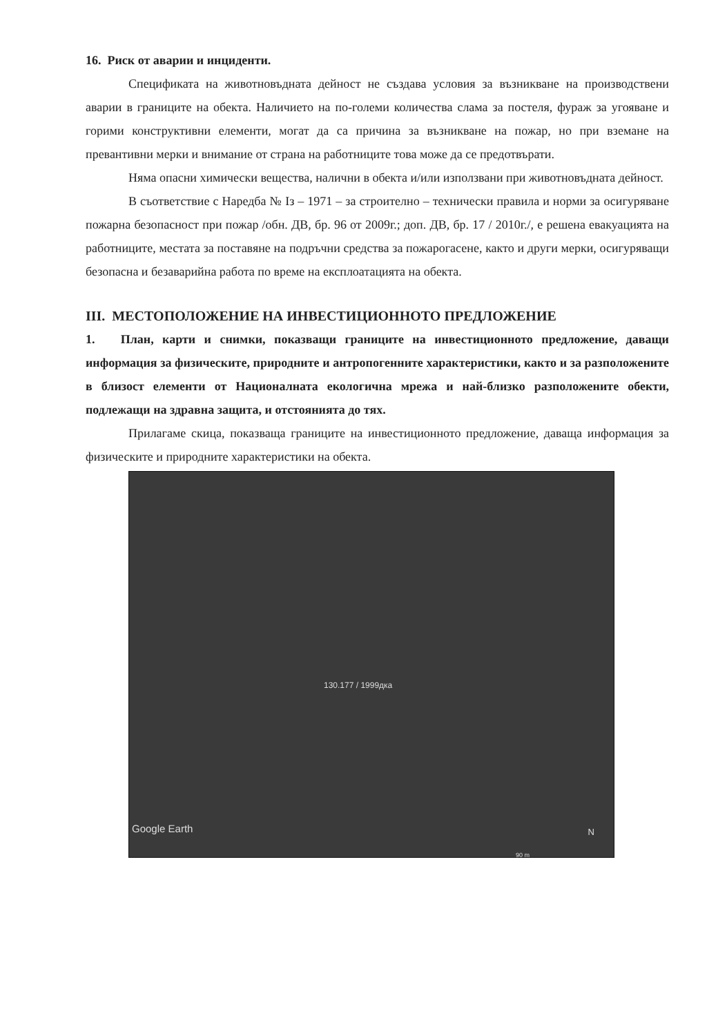16. Риск от аварии и инциденти.
Спецификата на животновъдната дейност не създава условия за възникване на производствени аварии в границите на обекта. Наличието на по-големи количества слама за постеля, фураж за угояване и горими конструктивни елементи, могат да са причина за възникване на пожар, но при вземане на превантивни мерки и внимание от страна на работниците това може да се предотвърати.
Няма опасни химически вещества, налични в обекта и/или използвани при животновъдната дейност.
В съответствие с Наредба № Із – 1971 – за строително – технически правила и норми за осигуряване пожарна безопасност при пожар /обн. ДВ, бр. 96 от 2009г.; доп. ДВ, бр. 17 / 2010г./, е решена евакуацията на работниците, местата за поставяне на подръчни средства за пожарогасене, както и други мерки, осигуряващи безопасна и безаварийна работа по време на експлоатацията на обекта.
III. МЕСТОПОЛОЖЕНИЕ НА ИНВЕСТИЦИОННОТО ПРЕДЛОЖЕНИЕ
1. План, карти и снимки, показващи границите на инвестиционното предложение, даващи информация за физическите, природните и антропогенните характеристики, както и за разположените в близост елементи от Националната екологична мрежа и най-близко разположените обекти, подлежащи на здравна защита, и отстоянията до тях.
Прилагаме скица, показваща границите на инвестиционното предложение, даваща информация за физическите и природните характеристики на обекта.
130.177 / 1999дка
Google Earth N
90 m